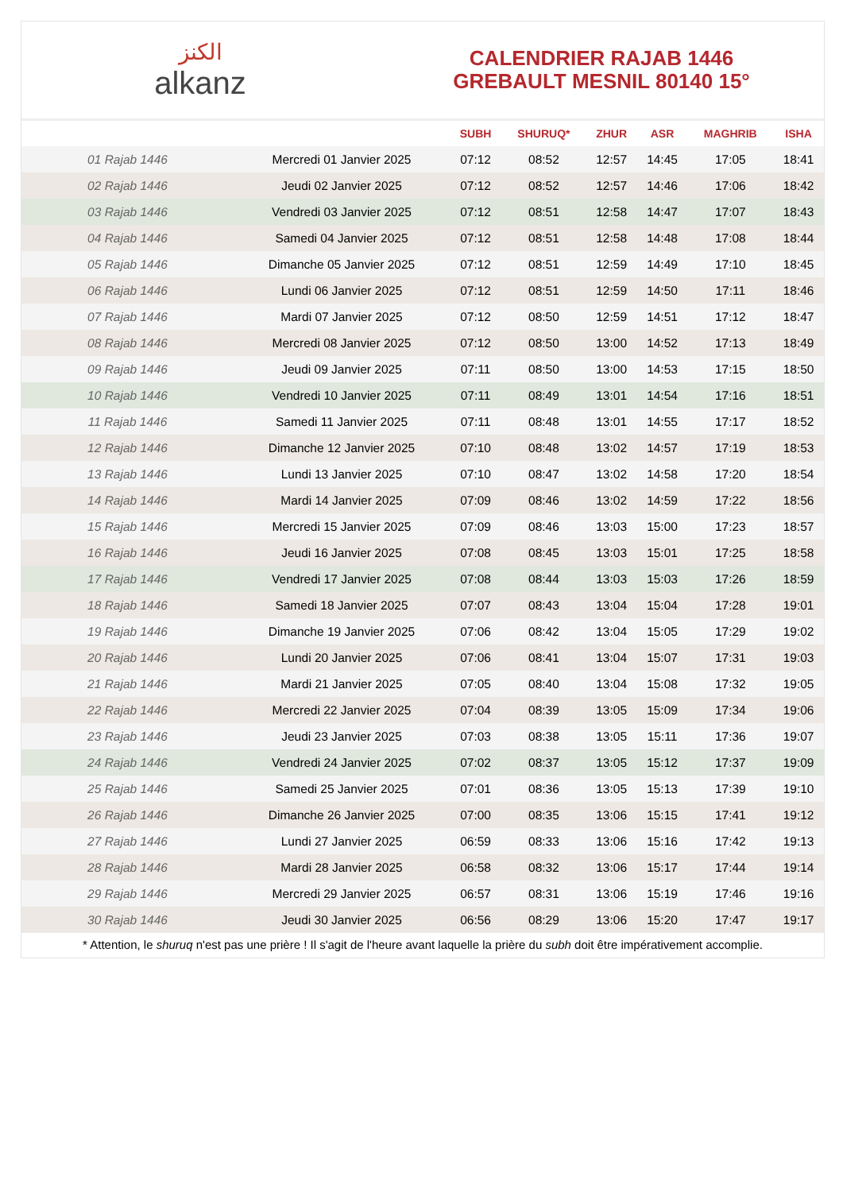الكنز
alkanz
CALENDRIER RAJAB 1446
GREBAULT MESNIL 80140 15°
| | | SUBH | SHURUQ* | ZHUR | ASR | MAGHRIB | ISHA |
| --- | --- | --- | --- | --- | --- | --- | --- |
| 01 Rajab 1446 | Mercredi 01 Janvier 2025 | 07:12 | 08:52 | 12:57 | 14:45 | 17:05 | 18:41 |
| 02 Rajab 1446 | Jeudi 02 Janvier 2025 | 07:12 | 08:52 | 12:57 | 14:46 | 17:06 | 18:42 |
| 03 Rajab 1446 | Vendredi 03 Janvier 2025 | 07:12 | 08:51 | 12:58 | 14:47 | 17:07 | 18:43 |
| 04 Rajab 1446 | Samedi 04 Janvier 2025 | 07:12 | 08:51 | 12:58 | 14:48 | 17:08 | 18:44 |
| 05 Rajab 1446 | Dimanche 05 Janvier 2025 | 07:12 | 08:51 | 12:59 | 14:49 | 17:10 | 18:45 |
| 06 Rajab 1446 | Lundi 06 Janvier 2025 | 07:12 | 08:51 | 12:59 | 14:50 | 17:11 | 18:46 |
| 07 Rajab 1446 | Mardi 07 Janvier 2025 | 07:12 | 08:50 | 12:59 | 14:51 | 17:12 | 18:47 |
| 08 Rajab 1446 | Mercredi 08 Janvier 2025 | 07:12 | 08:50 | 13:00 | 14:52 | 17:13 | 18:49 |
| 09 Rajab 1446 | Jeudi 09 Janvier 2025 | 07:11 | 08:50 | 13:00 | 14:53 | 17:15 | 18:50 |
| 10 Rajab 1446 | Vendredi 10 Janvier 2025 | 07:11 | 08:49 | 13:01 | 14:54 | 17:16 | 18:51 |
| 11 Rajab 1446 | Samedi 11 Janvier 2025 | 07:11 | 08:48 | 13:01 | 14:55 | 17:17 | 18:52 |
| 12 Rajab 1446 | Dimanche 12 Janvier 2025 | 07:10 | 08:48 | 13:02 | 14:57 | 17:19 | 18:53 |
| 13 Rajab 1446 | Lundi 13 Janvier 2025 | 07:10 | 08:47 | 13:02 | 14:58 | 17:20 | 18:54 |
| 14 Rajab 1446 | Mardi 14 Janvier 2025 | 07:09 | 08:46 | 13:02 | 14:59 | 17:22 | 18:56 |
| 15 Rajab 1446 | Mercredi 15 Janvier 2025 | 07:09 | 08:46 | 13:03 | 15:00 | 17:23 | 18:57 |
| 16 Rajab 1446 | Jeudi 16 Janvier 2025 | 07:08 | 08:45 | 13:03 | 15:01 | 17:25 | 18:58 |
| 17 Rajab 1446 | Vendredi 17 Janvier 2025 | 07:08 | 08:44 | 13:03 | 15:03 | 17:26 | 18:59 |
| 18 Rajab 1446 | Samedi 18 Janvier 2025 | 07:07 | 08:43 | 13:04 | 15:04 | 17:28 | 19:01 |
| 19 Rajab 1446 | Dimanche 19 Janvier 2025 | 07:06 | 08:42 | 13:04 | 15:05 | 17:29 | 19:02 |
| 20 Rajab 1446 | Lundi 20 Janvier 2025 | 07:06 | 08:41 | 13:04 | 15:07 | 17:31 | 19:03 |
| 21 Rajab 1446 | Mardi 21 Janvier 2025 | 07:05 | 08:40 | 13:04 | 15:08 | 17:32 | 19:05 |
| 22 Rajab 1446 | Mercredi 22 Janvier 2025 | 07:04 | 08:39 | 13:05 | 15:09 | 17:34 | 19:06 |
| 23 Rajab 1446 | Jeudi 23 Janvier 2025 | 07:03 | 08:38 | 13:05 | 15:11 | 17:36 | 19:07 |
| 24 Rajab 1446 | Vendredi 24 Janvier 2025 | 07:02 | 08:37 | 13:05 | 15:12 | 17:37 | 19:09 |
| 25 Rajab 1446 | Samedi 25 Janvier 2025 | 07:01 | 08:36 | 13:05 | 15:13 | 17:39 | 19:10 |
| 26 Rajab 1446 | Dimanche 26 Janvier 2025 | 07:00 | 08:35 | 13:06 | 15:15 | 17:41 | 19:12 |
| 27 Rajab 1446 | Lundi 27 Janvier 2025 | 06:59 | 08:33 | 13:06 | 15:16 | 17:42 | 19:13 |
| 28 Rajab 1446 | Mardi 28 Janvier 2025 | 06:58 | 08:32 | 13:06 | 15:17 | 17:44 | 19:14 |
| 29 Rajab 1446 | Mercredi 29 Janvier 2025 | 06:57 | 08:31 | 13:06 | 15:19 | 17:46 | 19:16 |
| 30 Rajab 1446 | Jeudi 30 Janvier 2025 | 06:56 | 08:29 | 13:06 | 15:20 | 17:47 | 19:17 |
* Attention, le shuruq n'est pas une prière ! Il s'agit de l'heure avant laquelle la prière du subh doit être impérativement accomplie.